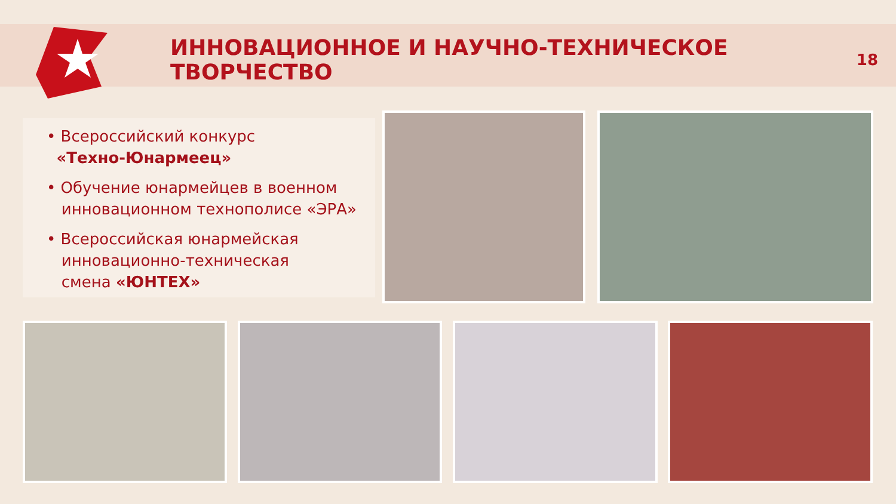ИННОВАЦИОННОЕ И НАУЧНО-ТЕХНИЧЕСКОЕ ТВОРЧЕСТВО
18
• Всероссийский конкурс
«Техно-Юнармеец»
• Обучение юнармейцев в военном
инновационном технополисе «ЭРА»
• Всероссийская юнармейская
инновационно-техническая
смена «ЮНТЕХ»